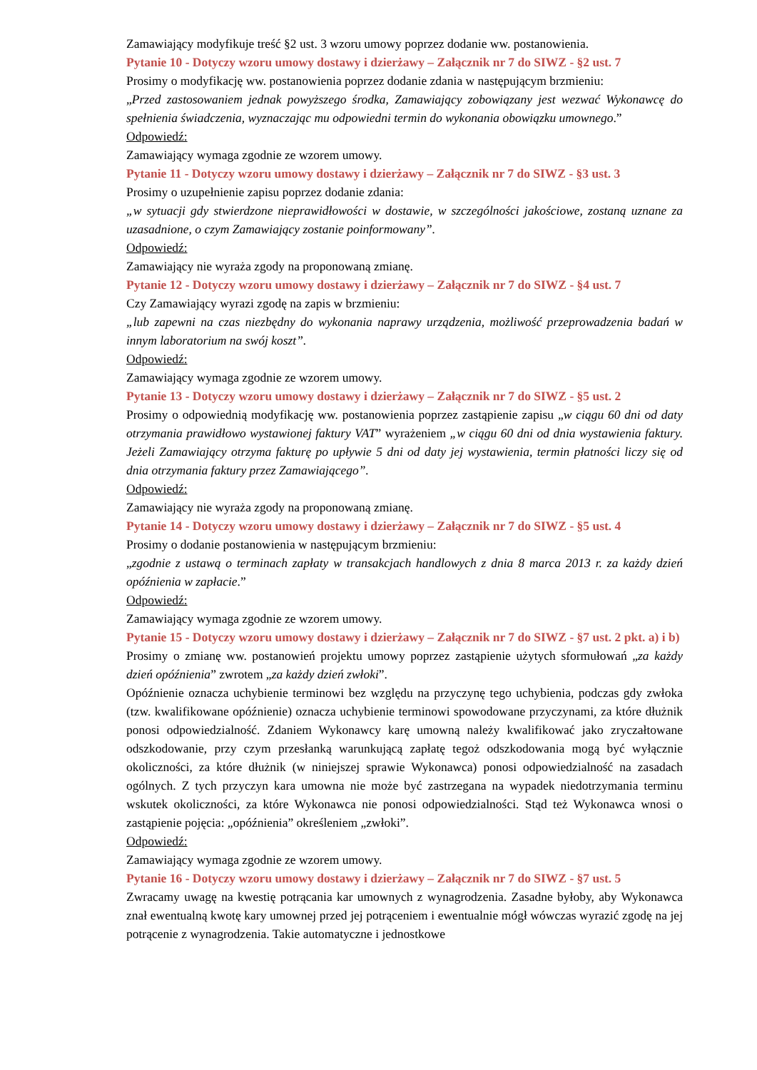Zamawiający modyfikuje treść §2 ust. 3 wzoru umowy poprzez dodanie ww. postanowienia.
Pytanie 10 - Dotyczy wzoru umowy dostawy i dzierżawy – Załącznik nr 7 do SIWZ - §2 ust. 7
Prosimy o modyfikację ww. postanowienia poprzez dodanie zdania w następującym brzmieniu:
„Przed zastosowaniem jednak powyższego środka, Zamawiający zobowiązany jest wezwać Wykonawcę do spełnienia świadczenia, wyznaczając mu odpowiedni termin do wykonania obowiązku umownego.”
Odpowiedź:
Zamawiający wymaga zgodnie ze wzorem umowy.
Pytanie 11 - Dotyczy wzoru umowy dostawy i dzierżawy – Załącznik nr 7 do SIWZ - §3 ust. 3
Prosimy o uzupełnienie zapisu poprzez dodanie zdania:
„w sytuacji gdy stwierdzone nieprawidłowości w dostawie, w szczególności jakościowe, zostaną uznane za uzasadnione, o czym Zamawiający zostanie poinformowany”.
Odpowiedź:
Zamawiający nie wyraża zgody na proponowaną zmianę.
Pytanie 12 - Dotyczy wzoru umowy dostawy i dzierżawy – Załącznik nr 7 do SIWZ - §4 ust. 7
Czy Zamawiający wyrazi zgodę na zapis w brzmieniu:
„lub zapewni na czas niezbędny do wykonania naprawy urządzenia, możliwość przeprowadzenia badań w innym laboratorium na swój koszt”.
Odpowiedź:
Zamawiający wymaga zgodnie ze wzorem umowy.
Pytanie 13 - Dotyczy wzoru umowy dostawy i dzierżawy – Załącznik nr 7 do SIWZ - §5 ust. 2
Prosimy o odpowiednią modyfikację ww. postanowienia poprzez zastąpienie zapisu „w ciągu 60 dni od daty otrzymania prawidłowo wystawionej faktury VAT” wyrażeniem „w ciągu 60 dni od dnia wystawienia faktury. Jeżeli Zamawiający otrzyma fakturę po upływie 5 dni od daty jej wystawienia, termin płatności liczy się od dnia otrzymania faktury przez Zamawiającego”.
Odpowiedź:
Zamawiający nie wyraża zgody na proponowaną zmianę.
Pytanie 14 - Dotyczy wzoru umowy dostawy i dzierżawy – Załącznik nr 7 do SIWZ - §5 ust. 4
Prosimy o dodanie postanowienia w następującym brzmieniu:
„zgodnie z ustawą o terminach zapłaty w transakcjach handlowych z dnia 8 marca 2013 r. za każdy dzień opóźnienia w zapłacie.”
Odpowiedź:
Zamawiający wymaga zgodnie ze wzorem umowy.
Pytanie 15 - Dotyczy wzoru umowy dostawy i dzierżawy – Załącznik nr 7 do SIWZ - §7 ust. 2 pkt. a) i b)
Prosimy o zmianę ww. postanowień projektu umowy poprzez zastąpienie użytych sformułowań „za każdy dzień opóźnienia” zwrotem „za każdy dzień zwłoki”.
Opóźnienie oznacza uchybienie terminowi bez względu na przyczynę tego uchybienia, podczas gdy zwłoka (tzw. kwalifikowane opóźnienie) oznacza uchybienie terminowi spowodowane przyczynami, za które dłużnik ponosi odpowiedzialność. Zdaniem Wykonawcy karę umowną należy kwalifikować jako zryczałtowane odszkodowanie, przy czym przesłanką warunkującą zapłatę tegoż odszkodowania mogą być wyłącznie okoliczności, za które dłużnik (w niniejszej sprawie Wykonawca) ponosi odpowiedzialność na zasadach ogólnych. Z tych przyczyn kara umowna nie może być zastrzegana na wypadek niedotrzymania terminu wskutek okoliczności, za które Wykonawca nie ponosi odpowiedzialności. Stąd też Wykonawca wnosi o zastąpienie pojęcia: „opóźnienia” określeniem „zwłoki”.
Odpowiedź:
Zamawiający wymaga zgodnie ze wzorem umowy.
Pytanie 16 - Dotyczy wzoru umowy dostawy i dzierżawy – Załącznik nr 7 do SIWZ - §7 ust. 5
Zwracamy uwagę na kwestię potrącania kar umownych z wynagrodzenia. Zasadne byłoby, aby Wykonawca znał ewentualną kwotę kary umownej przed jej potrąceniem i ewentualnie mógł wówczas wyrazić zgodę na jej potrącenie z wynagrodzenia. Takie automatyczne i jednostkowe